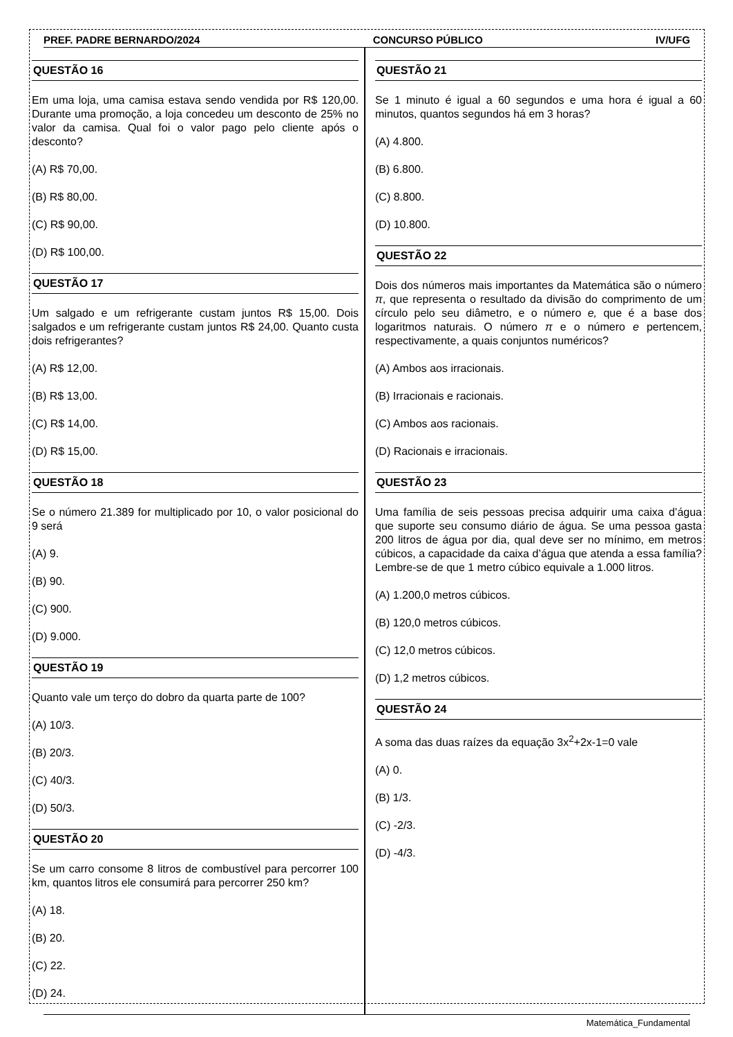PREF. PADRE BERNARDO/2024 CONCURSO PÚBLICO IV/UFG
QUESTÃO 16
Em uma loja, uma camisa estava sendo vendida por R$ 120,00. Durante uma promoção, a loja concedeu um desconto de 25% no valor da camisa. Qual foi o valor pago pelo cliente após o desconto?
(A) R$ 70,00.
(B) R$ 80,00.
(C) R$ 90,00.
(D) R$ 100,00.
QUESTÃO 17
Um salgado e um refrigerante custam juntos R$ 15,00. Dois salgados e um refrigerante custam juntos R$ 24,00. Quanto custa dois refrigerantes?
(A) R$ 12,00.
(B) R$ 13,00.
(C) R$ 14,00.
(D) R$ 15,00.
QUESTÃO 18
Se o número 21.389 for multiplicado por 10, o valor posicional do 9 será
(A) 9.
(B) 90.
(C) 900.
(D) 9.000.
QUESTÃO 19
Quanto vale um terço do dobro da quarta parte de 100?
(A) 10/3.
(B) 20/3.
(C) 40/3.
(D) 50/3.
QUESTÃO 20
Se um carro consome 8 litros de combustível para percorrer 100 km, quantos litros ele consumirá para percorrer 250 km?
(A) 18.
(B) 20.
(C) 22.
(D) 24.
QUESTÃO 21
Se 1 minuto é igual a 60 segundos e uma hora é igual a 60 minutos, quantos segundos há em 3 horas?
(A) 4.800.
(B) 6.800.
(C) 8.800.
(D) 10.800.
QUESTÃO 22
Dois dos números mais importantes da Matemática são o número π, que representa o resultado da divisão do comprimento de um círculo pelo seu diâmetro, e o número e, que é a base dos logaritmos naturais. O número π e o número e pertencem, respectivamente, a quais conjuntos numéricos?
(A) Ambos aos irracionais.
(B) Irracionais e racionais.
(C) Ambos aos racionais.
(D) Racionais e irracionais.
QUESTÃO 23
Uma família de seis pessoas precisa adquirir uma caixa d’água que suporte seu consumo diário de água. Se uma pessoa gasta 200 litros de água por dia, qual deve ser no mínimo, em metros cúbicos, a capacidade da caixa d’água que atenda a essa família? Lembre-se de que 1 metro cúbico equivale a 1.000 litros.
(A) 1.200,0 metros cúbicos.
(B) 120,0 metros cúbicos.
(C) 12,0 metros cúbicos.
(D) 1,2 metros cúbicos.
QUESTÃO 24
A soma das duas raízes da equação 3x<sup>2</sup>+2x-1=0 vale
(A) 0.
(B) 1/3.
(C) -2/3.
(D) -4/3.
Matemática_Fundamental